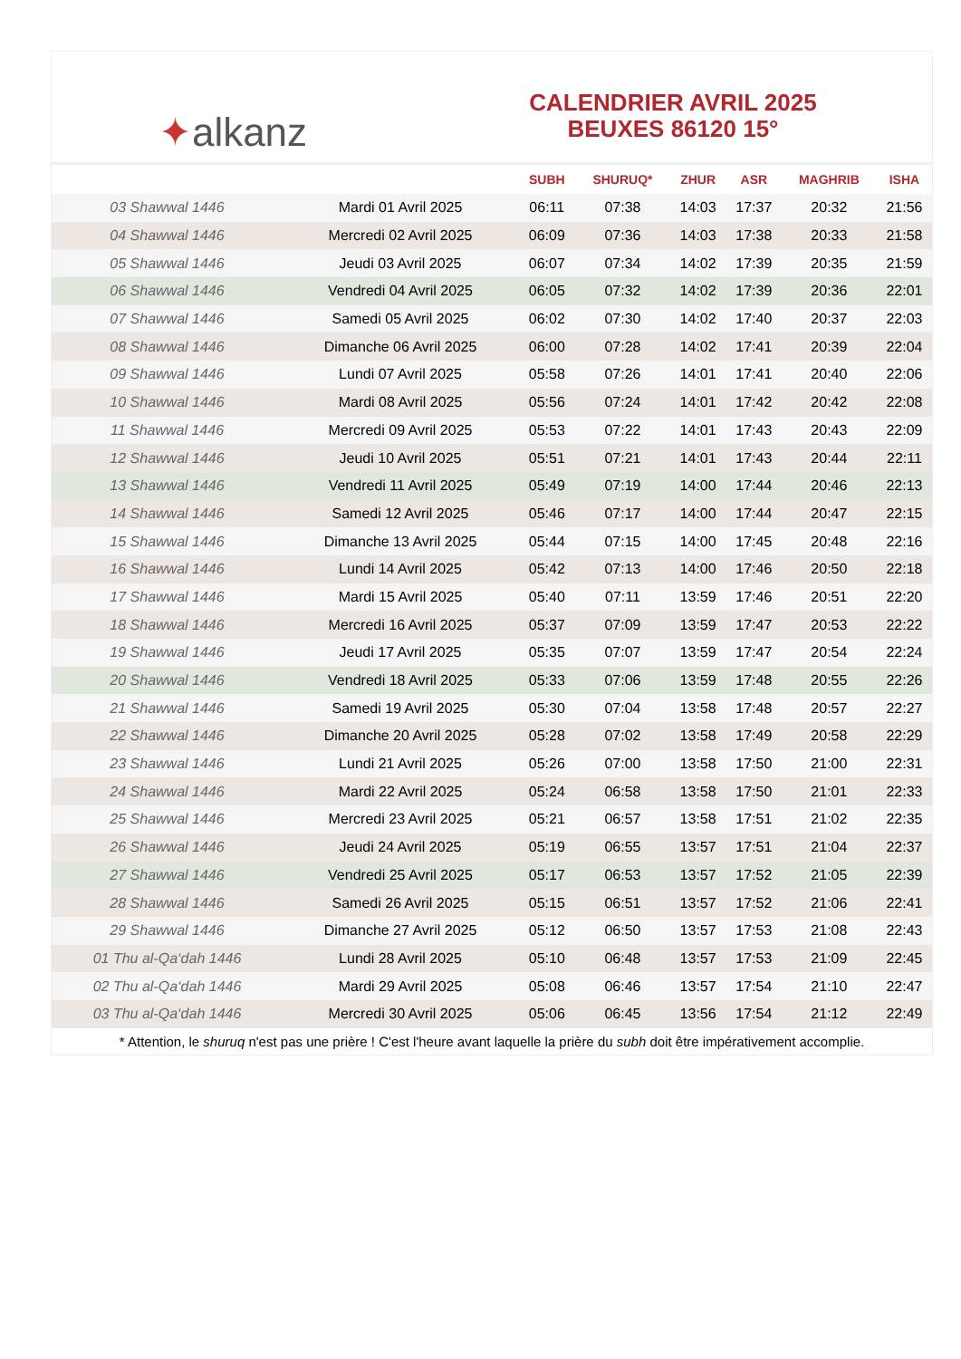✦ alkanz
CALENDRIER AVRIL 2025
BEUXES 86120 15°
| | | SUBH | SHURUQ* | ZHUR | ASR | MAGHRIB | ISHA |
| --- | --- | --- | --- | --- | --- | --- | --- |
| 03 Shawwal 1446 | Mardi 01 Avril 2025 | 06:11 | 07:38 | 14:03 | 17:37 | 20:32 | 21:56 |
| 04 Shawwal 1446 | Mercredi 02 Avril 2025 | 06:09 | 07:36 | 14:03 | 17:38 | 20:33 | 21:58 |
| 05 Shawwal 1446 | Jeudi 03 Avril 2025 | 06:07 | 07:34 | 14:02 | 17:39 | 20:35 | 21:59 |
| 06 Shawwal 1446 | Vendredi 04 Avril 2025 | 06:05 | 07:32 | 14:02 | 17:39 | 20:36 | 22:01 |
| 07 Shawwal 1446 | Samedi 05 Avril 2025 | 06:02 | 07:30 | 14:02 | 17:40 | 20:37 | 22:03 |
| 08 Shawwal 1446 | Dimanche 06 Avril 2025 | 06:00 | 07:28 | 14:02 | 17:41 | 20:39 | 22:04 |
| 09 Shawwal 1446 | Lundi 07 Avril 2025 | 05:58 | 07:26 | 14:01 | 17:41 | 20:40 | 22:06 |
| 10 Shawwal 1446 | Mardi 08 Avril 2025 | 05:56 | 07:24 | 14:01 | 17:42 | 20:42 | 22:08 |
| 11 Shawwal 1446 | Mercredi 09 Avril 2025 | 05:53 | 07:22 | 14:01 | 17:43 | 20:43 | 22:09 |
| 12 Shawwal 1446 | Jeudi 10 Avril 2025 | 05:51 | 07:21 | 14:01 | 17:43 | 20:44 | 22:11 |
| 13 Shawwal 1446 | Vendredi 11 Avril 2025 | 05:49 | 07:19 | 14:00 | 17:44 | 20:46 | 22:13 |
| 14 Shawwal 1446 | Samedi 12 Avril 2025 | 05:46 | 07:17 | 14:00 | 17:44 | 20:47 | 22:15 |
| 15 Shawwal 1446 | Dimanche 13 Avril 2025 | 05:44 | 07:15 | 14:00 | 17:45 | 20:48 | 22:16 |
| 16 Shawwal 1446 | Lundi 14 Avril 2025 | 05:42 | 07:13 | 14:00 | 17:46 | 20:50 | 22:18 |
| 17 Shawwal 1446 | Mardi 15 Avril 2025 | 05:40 | 07:11 | 13:59 | 17:46 | 20:51 | 22:20 |
| 18 Shawwal 1446 | Mercredi 16 Avril 2025 | 05:37 | 07:09 | 13:59 | 17:47 | 20:53 | 22:22 |
| 19 Shawwal 1446 | Jeudi 17 Avril 2025 | 05:35 | 07:07 | 13:59 | 17:47 | 20:54 | 22:24 |
| 20 Shawwal 1446 | Vendredi 18 Avril 2025 | 05:33 | 07:06 | 13:59 | 17:48 | 20:55 | 22:26 |
| 21 Shawwal 1446 | Samedi 19 Avril 2025 | 05:30 | 07:04 | 13:58 | 17:48 | 20:57 | 22:27 |
| 22 Shawwal 1446 | Dimanche 20 Avril 2025 | 05:28 | 07:02 | 13:58 | 17:49 | 20:58 | 22:29 |
| 23 Shawwal 1446 | Lundi 21 Avril 2025 | 05:26 | 07:00 | 13:58 | 17:50 | 21:00 | 22:31 |
| 24 Shawwal 1446 | Mardi 22 Avril 2025 | 05:24 | 06:58 | 13:58 | 17:50 | 21:01 | 22:33 |
| 25 Shawwal 1446 | Mercredi 23 Avril 2025 | 05:21 | 06:57 | 13:58 | 17:51 | 21:02 | 22:35 |
| 26 Shawwal 1446 | Jeudi 24 Avril 2025 | 05:19 | 06:55 | 13:57 | 17:51 | 21:04 | 22:37 |
| 27 Shawwal 1446 | Vendredi 25 Avril 2025 | 05:17 | 06:53 | 13:57 | 17:52 | 21:05 | 22:39 |
| 28 Shawwal 1446 | Samedi 26 Avril 2025 | 05:15 | 06:51 | 13:57 | 17:52 | 21:06 | 22:41 |
| 29 Shawwal 1446 | Dimanche 27 Avril 2025 | 05:12 | 06:50 | 13:57 | 17:53 | 21:08 | 22:43 |
| 01 Thu al-Qa‘dah 1446 | Lundi 28 Avril 2025 | 05:10 | 06:48 | 13:57 | 17:53 | 21:09 | 22:45 |
| 02 Thu al-Qa‘dah 1446 | Mardi 29 Avril 2025 | 05:08 | 06:46 | 13:57 | 17:54 | 21:10 | 22:47 |
| 03 Thu al-Qa‘dah 1446 | Mercredi 30 Avril 2025 | 05:06 | 06:45 | 13:56 | 17:54 | 21:12 | 22:49 |
* Attention, le shuruq n'est pas une prière ! C'est l'heure avant laquelle la prière du subh doit être impérativement accomplie.